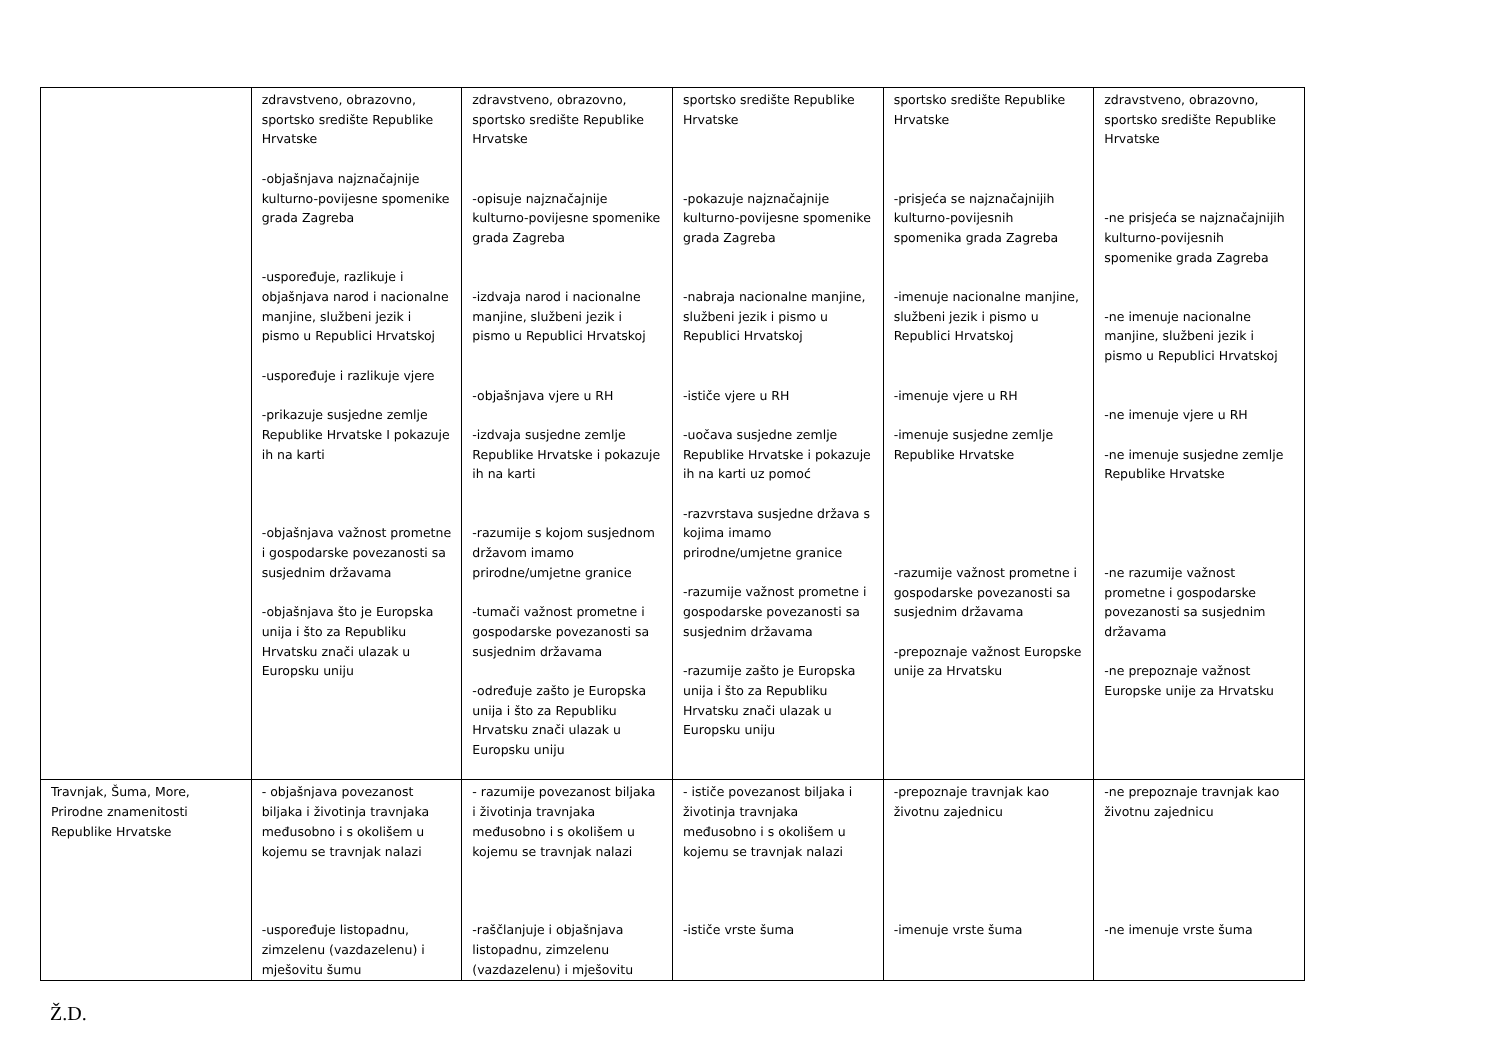| | zdravstveno, obrazovno, sportsko središte Republike Hrvatske -objašnjava najznačajnije kulturno-povijesne spomenike grada Zagreba -uspoređuje, razlikuje i objašnjava narod i nacionalne manjine, službeni jezik i pismo u Republici Hrvatskoj -uspoređuje i razlikuje vjere -prikazuje susjedne zemlje Republike Hrvatske I pokazuje ih na karti -objašnjava važnost prometne i gospodarske povezanosti sa susjednim državama -objašnjava što je Europska unija i što za Republiku Hrvatsku znači ulazak u Europsku uniju | zdravstveno, obrazovno, sportsko središte Republike Hrvatske -opisuje najznačajnije kulturno-povijesne spomenike grada Zagreba -izdvaja narod i nacionalne manjine, službeni jezik i pismo u Republici Hrvatskoj -objašnjava vjere u RH -izdvaja susjedne zemlje Republike Hrvatske i pokazuje ih na karti -razumije s kojom susjednom državom imamo prirodne/umjetne granice -tumači važnost prometne i gospodarske povezanosti sa susjednim državama -određuje zašto je Europska unija i što za Republiku Hrvatsku znači ulazak u Europsku uniju | sportsko središte Republike Hrvatske -pokazuje najznačajnije kulturno-povijesne spomenike grada Zagreba -nabraja nacionalne manjine, službeni jezik i pismo u Republici Hrvatskoj -ističe vjere u RH -uočava susjedne zemlje Republike Hrvatske i pokazuje ih na karti uz pomoć -razvrstava susjedne država s kojima imamo prirodne/umjetne granice -razumije važnost prometne i gospodarske povezanosti sa susjednim državama -razumije zašto je Europska unija i što za Republiku Hrvatsku znači ulazak u Europsku uniju | sportsko središte Republike Hrvatske -prisjeća se najznačajnijih kulturno-povijesnih spomenika grada Zagreba -imenuje nacionalne manjine, službeni jezik i pismo u Republici Hrvatskoj -imenuje vjere u RH -imenuje susjedne zemlje Republike Hrvatske -razumije važnost prometne i gospodarske povezanosti sa susjednim državama -prepoznaje važnost Europske unije za Hrvatsku | zdravstveno, obrazovno, sportsko središte Republike Hrvatske -ne prisjeća se najznačajnijih kulturno-povijesnih spomenike grada Zagreba -ne imenuje nacionalne manjine, službeni jezik i pismo u Republici Hrvatskoj -ne imenuje vjere u RH -ne imenuje susjedne zemlje Republike Hrvatske -ne razumije važnost prometne i gospodarske povezanosti sa susjednim državama -ne prepoznaje važnost Europske unije za Hrvatsku |
| Travnjak, Šuma, More, Prirodne znamenitosti Republike Hrvatske | - objašnjava povezanost biljaka i životinja travnjaka međusobno i s okolišem u kojemu se travnjak nalazi -uspoređuje listopadnu, zimzelenu (vazdazelenu) i mješovitu šumu | - razumije povezanost biljaka i životinja travnjaka međusobno i s okolišem u kojemu se travnjak nalazi -raščlanjuje i objašnjava listopadnu, zimzelenu (vazdazelenu) i mješovitu | - ističe povezanost biljaka i životinja travnjaka međusobno i s okolišem u kojemu se travnjak nalazi -ističe vrste šuma | -prepoznaje travnjak kao životnu zajednicu -imenuje vrste šuma | -ne prepoznaje travnjak kao životnu zajednicu -ne imenuje vrste šuma |
Ž.D.